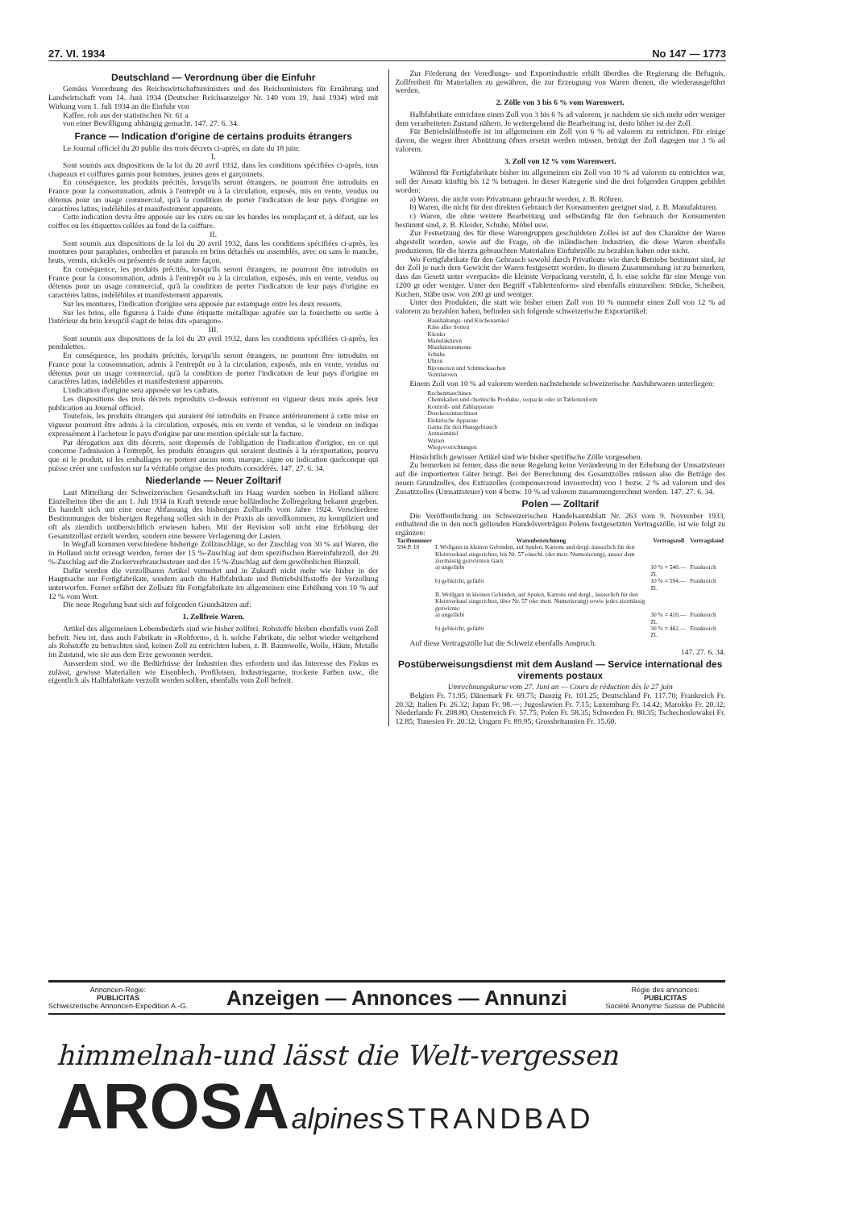27. VI. 1934 No 147 — 1773
Deutschland — Verordnung über die Einfuhr
Gemäss Verordnung des Reichswirtschaftsministers und des Reichsministers für Ernährung und Landwirtschaft vom 14. Juni 1934 (Deutscher Reichsanzeiger Nr. 140 vom 19. Juni 1934) wird mit Wirkung vom 1. Juli 1934 an die Einfuhr von
Kaffee, roh aus der statistischen Nr. 61 a
von einer Bewilligung abhängig gemacht. 147. 27. 6. 34.
France — Indication d'origine de certains produits étrangers
Le Journal officiel du 20 publie des trois décrets ci-après, en date du 18 juin:
I.
Sont soumis aux dispositions de la loi du 20 avril 1932, dans les conditions spécifiées ci-après, tous chapeaux et coiffures garnis pour hommes, jeunes gens et garçonnets.
En conséquence, les produits précités, lorsqu'ils seront étrangers, ne pourront être introduits en France pour la consommation, admis à l'entrepôt ou à la circulation, exposés, mis en vente, vendus ou détenus pour un usage commercial, qu'à la condition de porter l'indication de leur pays d'origine en caractères latins, indélébiles et manifestement apparents.
Cette indication devra être apposée sur les cuirs ou sur les bandes les remplaçant et, à défaut, sur les coiffes ou les étiquettes collées au fond de la coiffure.
II.
Sont soumis aux dispositions de la loi du 20 avril 1932, dans les conditions spécifiées ci-après, les montures pour parapluies, ombrelles et parasols en brins détachés ou assemblés, avec ou sans le manche, bruts, vernis, nickelés ou présentés de toute autre façon.
En conséquence, les produits précités, lorsqu'ils seront étrangers, ne pourront être introduits en France pour la consommation, admis à l'entrepôt ou à la circulation, exposés, mis en vente, vendus ou détenus pour un usage commercial, qu'à la condition de porter l'indication de leur pays d'origine en caractères latins, indélébiles et manifestement apparents.
Sur les montures, l'indication d'origine sera apposée par estampage entre les deux ressorts.
Sur les brins, elle figurera à l'aide d'une étiquette métallique agrafée sur la fourchette ou sertie à l'intérieur du brin lorsqu'il s'agit de brins dits «paragon».
III.
Sont soumis aux dispositions de la loi du 20 avril 1932, dans les conditions spécifiées ci-après, les pendulettes.
En conséquence, les produits précités, lorsqu'ils seront étrangers, ne pourront être introduits en France pour la consommation, admis à l'entrepôt ou à la circulation, exposés, mis en vente, vendus ou détenus pour un usage commercial, qu'à la condition de porter l'indication de leur pays d'origine en caractères latins, indélébiles et manifestement apparents.
L'indication d'origine sera apposée sur les cadrans.
Les dispositions des trois décrets reproduits ci-dessus entreront en vigueur deux mois après leur publication au Journal officiel.
Toutefois, les produits étrangers qui auraient été introduits en France antérieurement à cette mise en vigueur pourront être admis à la circulation, exposés, mis en vente et vendus, si le vendeur en indique expressément à l'acheteur le pays d'origine par une mention spéciale sur la facture.
Par dérogation aux dits décrets, sont dispensés de l'obligation de l'indication d'origine, en ce qui concerne l'admission à l'entrepôt, les produits étrangers qui seraient destinés à la réexportation, pourvu que ni le produit, ni les emballages ne portent aucun nom, marque, signe ou indication quelconque qui puisse créer une confusion sur la véritable origine des produits considérés. 147. 27. 6. 34.
Niederlande — Neuer Zolltarif
Laut Mitteilung der Schweizerischen Gesandtschaft im Haag wurden soeben in Holland nähere Einzelheiten über die am 1. Juli 1934 in Kraft tretende neue holländische Zollregelung bekannt gegeben. Es handelt sich um eine neue Abfassung des bisherigen Zolltarifs vom Jahre 1924. Verschiedene Bestimmungen der bisherigen Regelung sollen sich in der Praxis als unvollkommen, zu kompliziert und oft als ziemlich unübersichtlich erwiesen haben. Mit der Revision soll nicht eine Erhöhung der Gesamtzollast erzielt werden, sondern eine bessere Verlagerung der Lasten.
In Wegfall kommen verschiedene bisherige Zollzuschläge, so der Zuschlag von 30 % auf Waren, die in Holland nicht erzeugt werden, ferner der 15 %-Zuschlag auf dem spezifischen Biereinfuhrzoll, der 20 %-Zuschlag auf die Zuckerverbrauchssteuer und der 15 %-Zuschlag auf dem gewöhnlichen Bierzoll.
Dafür werden die verzollbaren Artikel vermehrt und in Zukunft nicht mehr wie bisher in der Hauptsache nur Fertigfabrikate, sondern auch die Halbfabrikate und Betriebshilfsstoffe der Verzollung unterworfen. Ferner erfährt der Zollsatz für Fertigfabrikate im allgemeinen eine Erhöhung von 10 % auf 12 % vom Wert.
Die neue Regelung baut sich auf folgenden Grundsätzen auf:
1. Zollfreie Waren.
Artikel des allgemeinen Lebensbedarfs sind wie bisher zollfrei. Rohstoffe bleiben ebenfalls vom Zoll befreit. Neu ist, dass auch Fabrikate in «Rohform», d. h. solche Fabrikate, die selbst wieder weitgehend als Rohstoffe zu betrachten sind, keinen Zoll zu entrichten haben, z. B. Baumwolle, Wolle, Häute, Metalle im Zustand, wie sie aus dem Erze gewonnen werden.
Ausserdem sind, wo die Bedürfnisse der Industrien dies erfordern und das Interesse des Fiskus es zulässt, gewisse Materialien wie Eisenblech, Profileisen, Industriegarne, trockene Farben usw., die eigentlich als Halbfabrikate verzollt werden sollten, ebenfalls vom Zoll befreit.
Zur Förderung der Veredlungs- und Exportindustrie erhält überdies die Regierung die Befugnis, Zollfreiheit für Materialien zu gewähren, die zur Erzeugung von Waren dienen, die wiederausgeführt werden.
2. Zölle von 3 bis 6 % vom Warenwert.
Halbfabrikate entrichten einen Zoll von 3 bis 6 % ad valorem, je nachdem sie sich mehr oder weniger dem verarbeiteten Zustand nähern. Je weitergehend die Bearbeitung ist, desto höher ist der Zoll.
Für Betriebshilfsstoffe ist im allgemeinen ein Zoll von 6 % ad valorem zu entrichten. Für einige davon, die wegen ihrer Abnützung öfters ersetzt werden müssen, beträgt der Zoll dagegen nur 3 % ad valorem.
3. Zoll von 12 % vom Warenwert.
Während für Fertigfabrikate bisher im allgemeinen ein Zoll von 10 % ad valorem zu entrichten war, soll der Ansatz künftig bis 12 % betragen. In dieser Kategorie sind die drei folgenden Gruppen gebildet worden:
a) Waren, die nicht vom Privatmann gebraucht werden, z. B. Röhren.
b) Waren, die nicht für den direkten Gebrauch der Konsumenten geeignet sind, z. B. Manufakturen.
c) Waren, die ohne weitere Bearbeitung und selbständig für den Gebrauch der Konsumenten bestimmt sind, z. B. Kleider, Schuhe, Möbel usw.
Zur Festsetzung des für diese Warengruppen geschuldeten Zolles ist auf den Charakter der Waren abgestellt worden, sowie auf die Frage, ob die inländischen Industrien, die diese Waren ebenfalls produzieren, für die hierzu gebrauchten Materialien Einfuhrzölle zu bezahlen haben oder nicht.
Wo Fertigfabrikate für den Gebrauch sowohl durch Privatleute wie durch Betriebe bestimmt sind, ist der Zoll je nach dem Gewicht der Waren festgesetzt worden. In diesem Zusammenhang ist zu bemerken, dass das Gesetz unter «verpackt» die kleinste Verpackung versteht, d. h. eine solche für eine Menge von 1200 gr oder weniger. Unter den Begriff «Tablettenform» sind ebenfalls einzureihen: Stücke, Scheiben, Kuchen, Stäbe usw. von 200 gr und weniger.
Unter den Produkten, die statt wie bisher einen Zoll von 10 % nunmehr einen Zoll von 12 % ad valorem zu bezahlen haben, befinden sich folgende schweizerische Exportartikel:
Haushaltungs- und Küchenartikel
Käse aller Sorten
Kleider
Manufakturen
Musikinstrumente
Schuhe
Uhren
Bijouterien und Schmucksachen
Ventilatoren
Einem Zoll von 10 % ad valorem werden nachstehende schweizerische Ausfuhrwaren unterliegen:
Rechenmaschinen
Chemikalien und chemische Produkte, verpackt oder in Tablettenform
Kontroll- und Zählapparate
Druckereimaschinen
Elektrische Apparate
Garne für den Hausgebrauch
Arzneimittel
Watten
Wiegevorrichtungen
Hinsichtlich gewisser Artikel sind wie bisher spezifische Zölle vorgesehen.
Zu bemerken ist ferner, dass die neue Regelung keine Veränderung in der Erhebung der Umsatzsteuer auf die importierten Güter bringt. Bei der Berechnung des Gesamtzolles müssen also die Beträge des neuen Grundzolles, des Extrazolles (compensecrend invoerrecht) von 1 bezw. 2 % ad valorem und des Zusatzzolles (Umsatzsteuer) von 4 bezw. 10 % ad valorem zusammengerechnet werden. 147. 27. 6. 34.
Polen — Zolltarif
Die Veröffentlichung im Schweizerischen Handelsamtsblatt Nr. 263 vom 9. November 1933, enthaltend die in den noch geltenden Handelsverträgen Polens festgesetzten Vertragszölle, ist wie folgt zu ergänzen:
| Tarifnummer | Warenbezeichnung | Vertragszoll | Vertragsland |
| --- | --- | --- | --- |
| 594 P. 10 | I. Wollgarn in kleinen Gebinden, auf Spulen, Kartons und dergl. äusserlich für den Kleinverkauf eingerichtet, bis Nr. 57 einschl. (der metr. Numerierung), ausser dem ziermässig gezwirnten Garn: | | |
| | a) ungefärbt | 10 % = 540.— Zl. | Frankreich |
| | b) gebleicht, gefärbt | 10 % = 594.— Zl. | Frankreich |
| | II. Wollgarn in kleinen Gebinden, auf Spulen, Kartons und dergl., äusserlich für den Kleinverkauf eingerichtet, über Nr. 57 (der metr. Numerierung) sowie jedes ziermässig gezwirnte: | | |
| | a) ungefärbt | 30 % = 420.— Zl. | Frankreich |
| | b) gebleicht, gefärbt | 30 % = 462.— Zl. | Frankreich |
Auf diese Vertragszölle hat die Schweiz ebenfalls Anspruch.
147. 27. 6. 34.
Postüberweisungsdienst mit dem Ausland — Service international des virements postaux
Umrechnungskurse vom 27. Juni an — Cours de réduction dès le 27 juin
Belgien Fr. 71.95; Dänemark Fr. 69.75; Danzig Fr. 101.25; Deutschland Fr. 117.70; Frankreich Fr. 20.32; Italien Fr. 26.32; Japan Fr. 98.—; Jugoslawien Fr. 7.15; Luxemburg Fr. 14.42; Marokko Fr. 20.32; Niederlande Fr. 208.80; Oesterreich Fr. 57.75; Polen Fr. 58.35; Schweden Fr. 80.35; Tschechoslowakei Fr. 12.85; Tunesien Fr. 20.32; Ungarn Fr. 89.95; Grossbritannien Fr. 15.60.
Annoncen-Regie:
PUBLICITAS
Schweizerische Annoncen-Expedition A.-G.
Anzeigen — Annonces — Annunzi
Régie des annonces:
PUBLICITAS
Société Anonyme Suisse de Publicité
himmelnah-und lässt die Welt-vergessen
AROSA alpines STRANDBAD